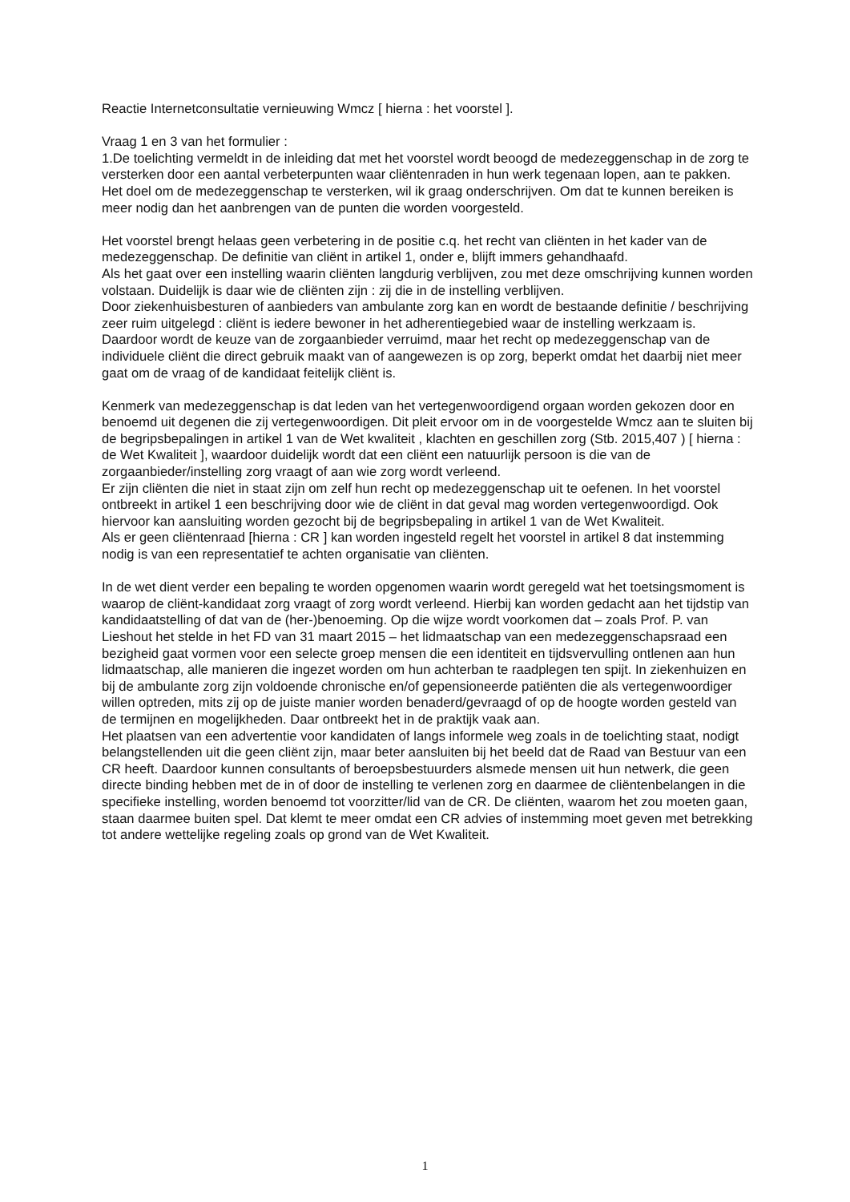Reactie Internetconsultatie vernieuwing Wmcz [ hierna : het voorstel ].
Vraag 1 en 3 van het formulier :
1.De toelichting vermeldt in de inleiding dat met het voorstel wordt beoogd de medezeggenschap in de zorg te versterken door een aantal verbeterpunten waar cliëntenraden in hun werk tegenaan lopen, aan te pakken.
Het doel om de medezeggenschap te versterken, wil ik graag onderschrijven. Om dat te kunnen bereiken is meer nodig dan het aanbrengen van de punten die worden voorgesteld.
Het voorstel brengt helaas geen verbetering in de positie c.q. het recht van cliënten in het kader van de medezeggenschap. De definitie van cliënt in artikel 1, onder e, blijft immers gehandhaafd.
Als het gaat over een instelling waarin cliënten langdurig verblijven, zou met deze omschrijving kunnen worden volstaan. Duidelijk is daar wie de cliënten zijn : zij die in de instelling verblijven.
Door ziekenhuisbesturen of aanbieders van ambulante zorg kan en wordt de bestaande definitie / beschrijving zeer ruim uitgelegd : cliënt is iedere bewoner in het adherentiegebied waar de instelling werkzaam is. Daardoor wordt de keuze van de zorgaanbieder verruimd, maar het recht op medezeggenschap van de individuele cliënt die direct gebruik maakt van of aangewezen is op zorg, beperkt omdat het daarbij niet meer gaat om de vraag of de kandidaat feitelijk cliënt is.
Kenmerk van medezeggenschap is dat leden van het vertegenwoordigend orgaan worden gekozen door en benoemd uit degenen die zij vertegenwoordigen. Dit pleit ervoor om in de voorgestelde Wmcz aan te sluiten bij de begripsbepalingen in artikel 1 van de Wet kwaliteit , klachten en geschillen zorg (Stb. 2015,407 ) [ hierna : de Wet Kwaliteit ], waardoor duidelijk wordt dat een cliënt een natuurlijk persoon is die van de zorgaanbieder/instelling zorg vraagt of aan wie zorg wordt verleend.
Er zijn cliënten die niet in staat zijn om zelf hun recht op medezeggenschap uit te oefenen. In het voorstel ontbreekt in artikel 1 een beschrijving door wie de cliënt in dat geval mag worden vertegenwoordigd. Ook hiervoor kan aansluiting worden gezocht bij de begripsbepaling in artikel 1 van de Wet Kwaliteit.
Als er geen cliëntenraad [hierna : CR ] kan worden ingesteld regelt het voorstel in artikel 8 dat instemming nodig is van een representatief te achten organisatie van cliënten.
In de wet dient verder een bepaling te worden opgenomen waarin wordt geregeld wat het toetsingsmoment is waarop de cliënt-kandidaat zorg vraagt of zorg wordt verleend. Hierbij kan worden gedacht aan het tijdstip van kandidaatstelling of dat van de (her-)benoeming. Op die wijze wordt voorkomen dat – zoals Prof. P. van Lieshout het stelde in het FD van 31 maart 2015 – het lidmaatschap van een medezeggenschapsraad een bezigheid gaat vormen voor een selecte groep mensen die een identiteit en tijdsvervulling ontlenen aan hun lidmaatschap, alle manieren die ingezet worden om hun achterban te raadplegen ten spijt. In ziekenhuizen en bij de ambulante zorg zijn voldoende chronische en/of gepensioneerde patiënten die als vertegenwoordiger willen optreden, mits zij op de juiste manier worden benaderd/gevraagd of op de hoogte worden gesteld van de termijnen en mogelijkheden. Daar ontbreekt het in de praktijk vaak aan.
Het plaatsen van een advertentie voor kandidaten of langs informele weg zoals in de toelichting staat, nodigt belangstellenden uit die geen cliënt zijn, maar beter aansluiten bij het beeld dat de Raad van Bestuur van een CR heeft. Daardoor kunnen consultants of beroepsbestuurders alsmede mensen uit hun netwerk, die geen directe binding hebben met de in of door de instelling te verlenen zorg en daarmee de cliëntenbelangen in die specifieke instelling, worden benoemd tot voorzitter/lid van de CR. De cliënten, waarom het zou moeten gaan, staan daarmee buiten spel. Dat klemt te meer omdat een CR advies of instemming moet geven met betrekking tot andere wettelijke regeling zoals op grond van de Wet Kwaliteit.
1